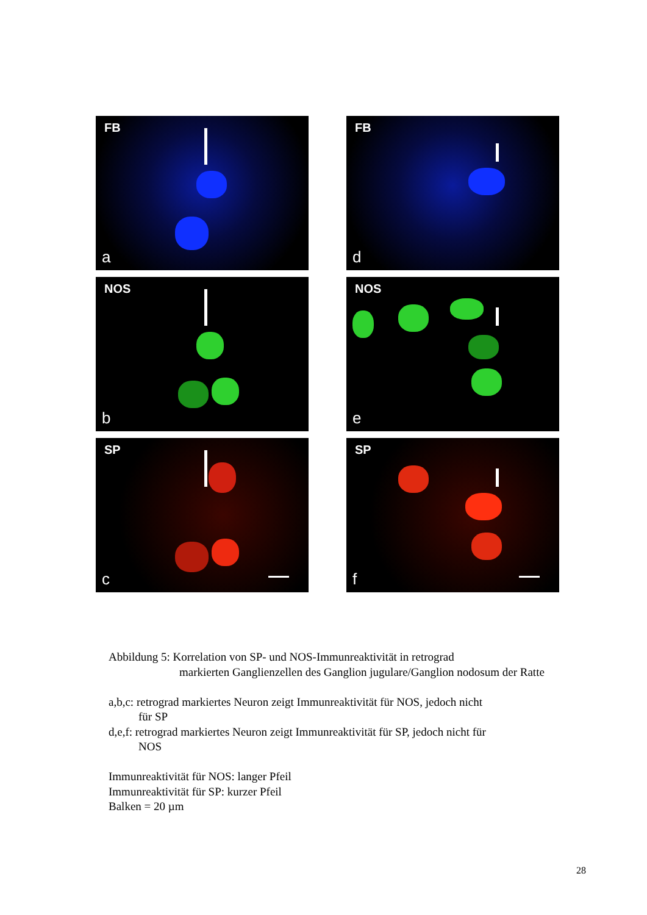FB
a
FB
d
NOS
b
NOS
e
SP
c
SP
f
Abbildung 5: Korrelation von SP- und NOS-Immunreaktivität in retrograd
markierten Ganglienzellen des Ganglion jugulare/Ganglion nodosum der Ratte
a,b,c: retrograd markiertes Neuron zeigt Immunreaktivität für NOS, jedoch nicht
für SP
d,e,f: retrograd markiertes Neuron zeigt Immunreaktivität für SP, jedoch nicht für
NOS
Immunreaktivität für NOS: langer Pfeil
Immunreaktivität für SP: kurzer Pfeil
Balken = 20 µm
28